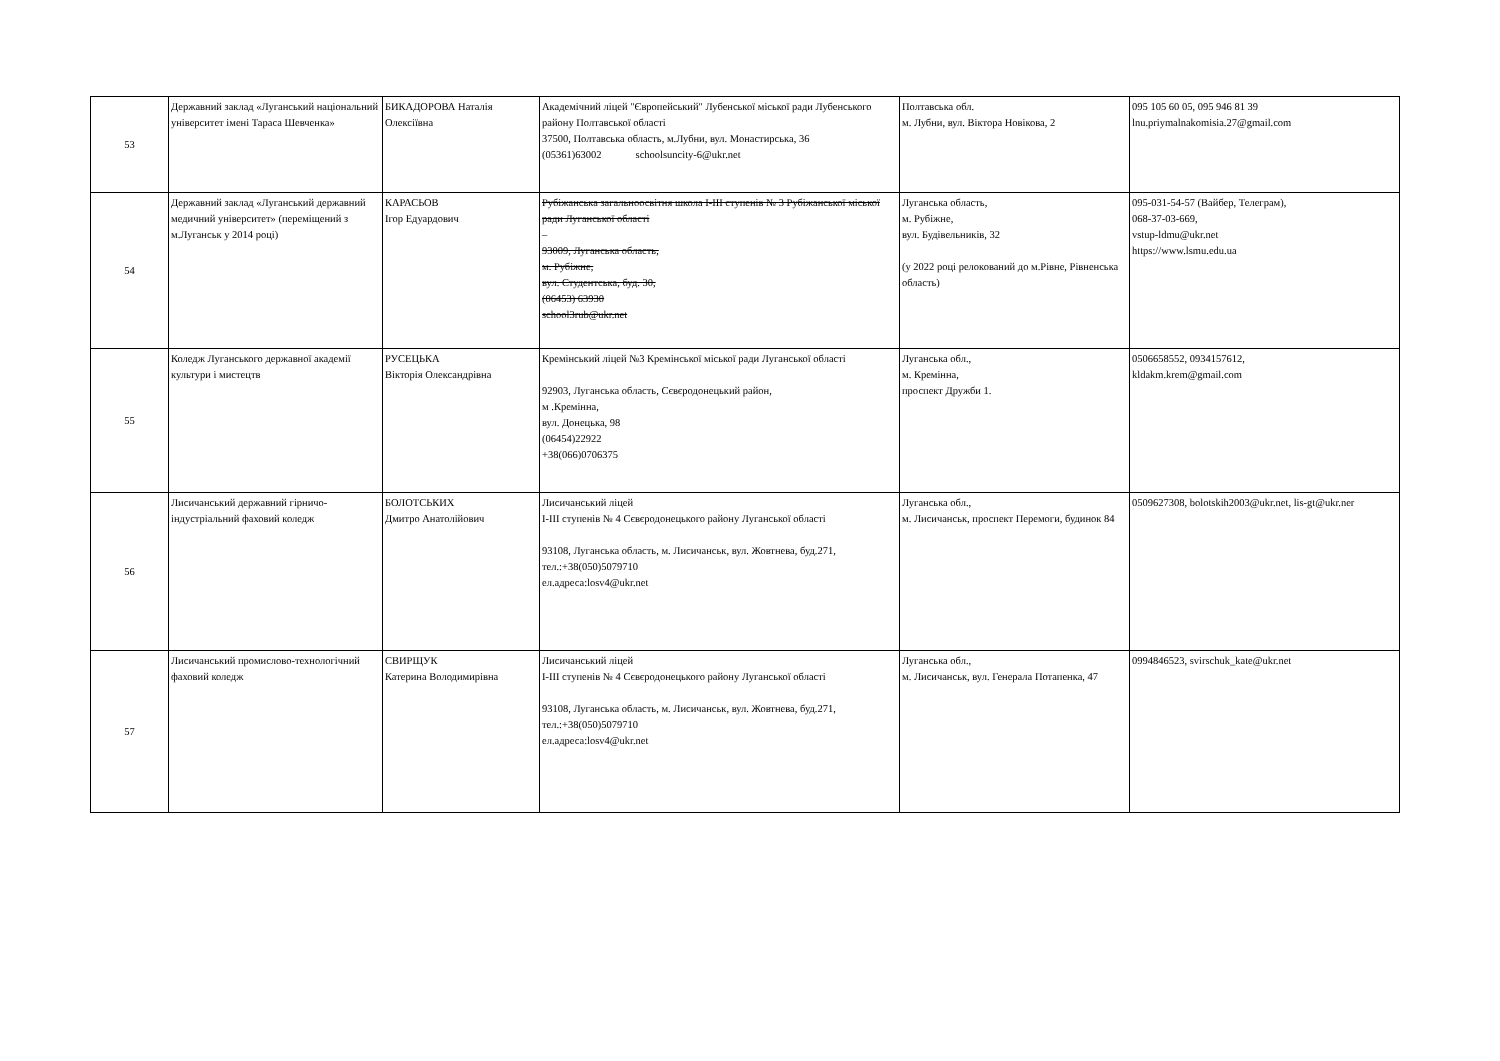| 53 | Державний заклад «Луганський національний університет імені Тараса Шевченка» | БИКАДОРОВА Наталія Олексіївна | Академічний ліцей "Європейський" Лубенської міської ради Лубенського району Полтавської області 37500, Полтавська область, м.Лубни, вул. Монастирська, 36 (05361)63002 schoolsuncity-6@ukr.net | Полтавська обл. м. Лубни, вул. Віктора Новікова, 2 | 095 105 60 05, 095 946 81 39 lnu.priymalnakomisia.27@gmail.com |
| 54 | Державний заклад «Луганський державний медичний університет» (переміщений з м.Луганськ у 2014 році) | КАРАСЬОВ Ігор Едуардович | Рубіжанська загальноосвітня школа І-ІІІ ступенів № 3 Рубіжанської міської ради Луганської області – 93009, Луганська область, м. Рубіжне, вул. Студентська, буд. 30, (06453) 63930 school3rub@ukr.net | Луганська область, м. Рубіжне, вул. Будівельників, 32 (у 2022 році релокований до м.Рівне, Рівненська область) | 095-031-54-57 (Вайбер, Телеграм), 068-37-03-669, vstup-ldmu@ukr.net https://www.lsmu.edu.ua |
| 55 | Коледж Луганського державної академії культури і мистецтв | РУСЕЦЬКА Вікторія Олександрівна | Кремінський ліцей №3 Кремінської міської ради Луганської області 92903, Луганська область, Сєвєродонецький район, м .Кремінна, вул. Донецька, 98 (06454)22922 +38(066)0706375 | Луганська обл., м. Кремінна, проспект Дружби 1. | 0506658552, 0934157612, kldakm.krem@gmail.com |
| 56 | Лисичанський державний гірничо-індустріальний фаховий коледж | БОЛОТСЬКИХ Дмитро Анатолійович | Лисичанський ліцей І-ІІІ ступенів № 4 Сєвєродонецького району Луганської області 93108, Луганська область, м. Лисичанськ, вул. Жовтнева, буд.271, тел.:+38(050)5079710 ел.адреса:losv4@ukr.net | Луганська обл., м. Лисичанськ, проспект Перемоги, будинок 84 | 0509627308, bolotskih2003@ukr.net, lis-gt@ukr.ner |
| 57 | Лисичанський промислово-технологічний фаховий коледж | СВИРЩУК Катерина Володимирівна | Лисичанський ліцей І-ІІІ ступенів № 4 Сєвєродонецького району Луганської області 93108, Луганська область, м. Лисичанськ, вул. Жовтнева, буд.271, тел.:+38(050)5079710 ел.адреса:losv4@ukr.net | Луганська обл., м. Лисичанськ, вул. Генерала Потапенка, 47 | 0994846523, svirschuk_kate@ukr.net |